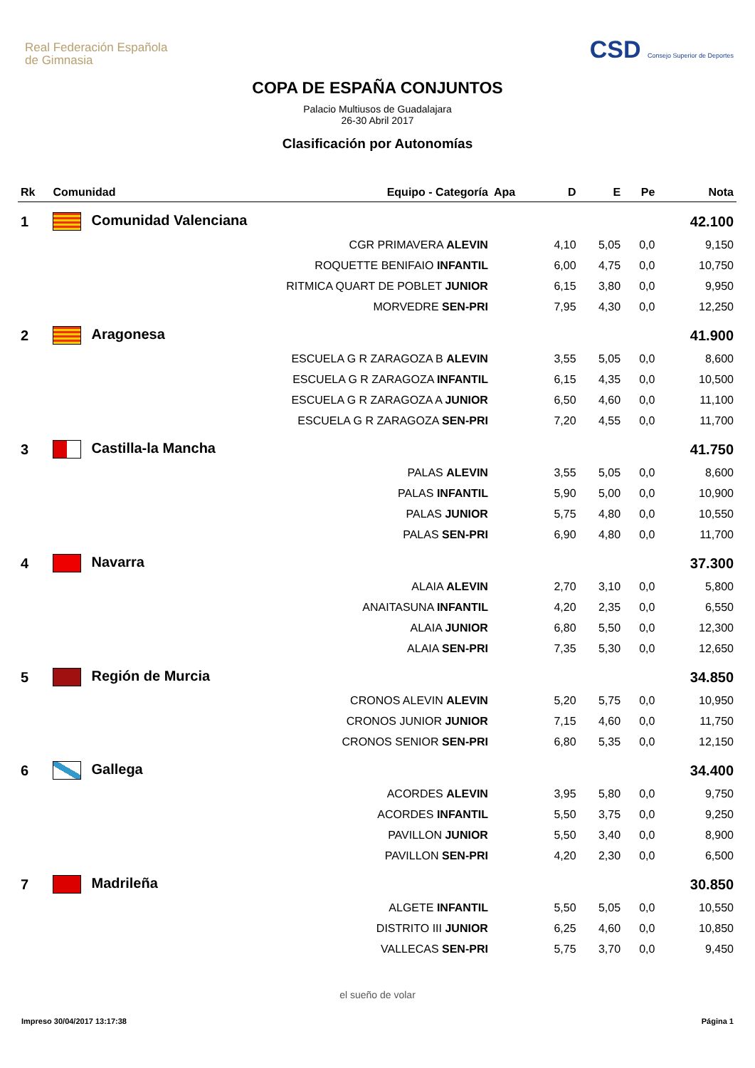Real Federación Española
de Gimnasia
CSD Consejo Superior de Deportes
COPA DE ESPAÑA CONJUNTOS
Palacio Multiusos de Guadalajara
26-30 Abril 2017
Clasificación por Autonomías
| Rk | Comunidad | Equipo - Categoría | Apa | D | E | Pe | Nota |
| --- | --- | --- | --- | --- | --- | --- | --- |
| 1 | Comunidad Valenciana | | | | | | 42.100 |
| | | CGR PRIMAVERA ALEVIN | | 4,10 | 5,05 | 0,0 | 9,150 |
| | | ROQUETTE BENIFAIO INFANTIL | | 6,00 | 4,75 | 0,0 | 10,750 |
| | | RITMICA QUART DE POBLET JUNIOR | | 6,15 | 3,80 | 0,0 | 9,950 |
| | | MORVEDRE SEN-PRI | | 7,95 | 4,30 | 0,0 | 12,250 |
| 2 | Aragonesa | | | | | | 41.900 |
| | | ESCUELA G R ZARAGOZA B ALEVIN | | 3,55 | 5,05 | 0,0 | 8,600 |
| | | ESCUELA G R ZARAGOZA INFANTIL | | 6,15 | 4,35 | 0,0 | 10,500 |
| | | ESCUELA G R ZARAGOZA A JUNIOR | | 6,50 | 4,60 | 0,0 | 11,100 |
| | | ESCUELA G R ZARAGOZA SEN-PRI | | 7,20 | 4,55 | 0,0 | 11,700 |
| 3 | Castilla-la Mancha | | | | | | 41.750 |
| | | PALAS ALEVIN | | 3,55 | 5,05 | 0,0 | 8,600 |
| | | PALAS INFANTIL | | 5,90 | 5,00 | 0,0 | 10,900 |
| | | PALAS JUNIOR | | 5,75 | 4,80 | 0,0 | 10,550 |
| | | PALAS SEN-PRI | | 6,90 | 4,80 | 0,0 | 11,700 |
| 4 | Navarra | | | | | | 37.300 |
| | | ALAIA ALEVIN | | 2,70 | 3,10 | 0,0 | 5,800 |
| | | ANAITASUNA INFANTIL | | 4,20 | 2,35 | 0,0 | 6,550 |
| | | ALAIA JUNIOR | | 6,80 | 5,50 | 0,0 | 12,300 |
| | | ALAIA SEN-PRI | | 7,35 | 5,30 | 0,0 | 12,650 |
| 5 | Región de Murcia | | | | | | 34.850 |
| | | CRONOS ALEVIN ALEVIN | | 5,20 | 5,75 | 0,0 | 10,950 |
| | | CRONOS JUNIOR JUNIOR | | 7,15 | 4,60 | 0,0 | 11,750 |
| | | CRONOS SENIOR SEN-PRI | | 6,80 | 5,35 | 0,0 | 12,150 |
| 6 | Gallega | | | | | | 34.400 |
| | | ACORDES ALEVIN | | 3,95 | 5,80 | 0,0 | 9,750 |
| | | ACORDES INFANTIL | | 5,50 | 3,75 | 0,0 | 9,250 |
| | | PAVILLON JUNIOR | | 5,50 | 3,40 | 0,0 | 8,900 |
| | | PAVILLON SEN-PRI | | 4,20 | 2,30 | 0,0 | 6,500 |
| 7 | Madrileña | | | | | | 30.850 |
| | | ALGETE INFANTIL | | 5,50 | 5,05 | 0,0 | 10,550 |
| | | DISTRITO III JUNIOR | | 6,25 | 4,60 | 0,0 | 10,850 |
| | | VALLECAS SEN-PRI | | 5,75 | 3,70 | 0,0 | 9,450 |
el sueño de volar
Impreso 30/04/2017 13:17:38 Página 1